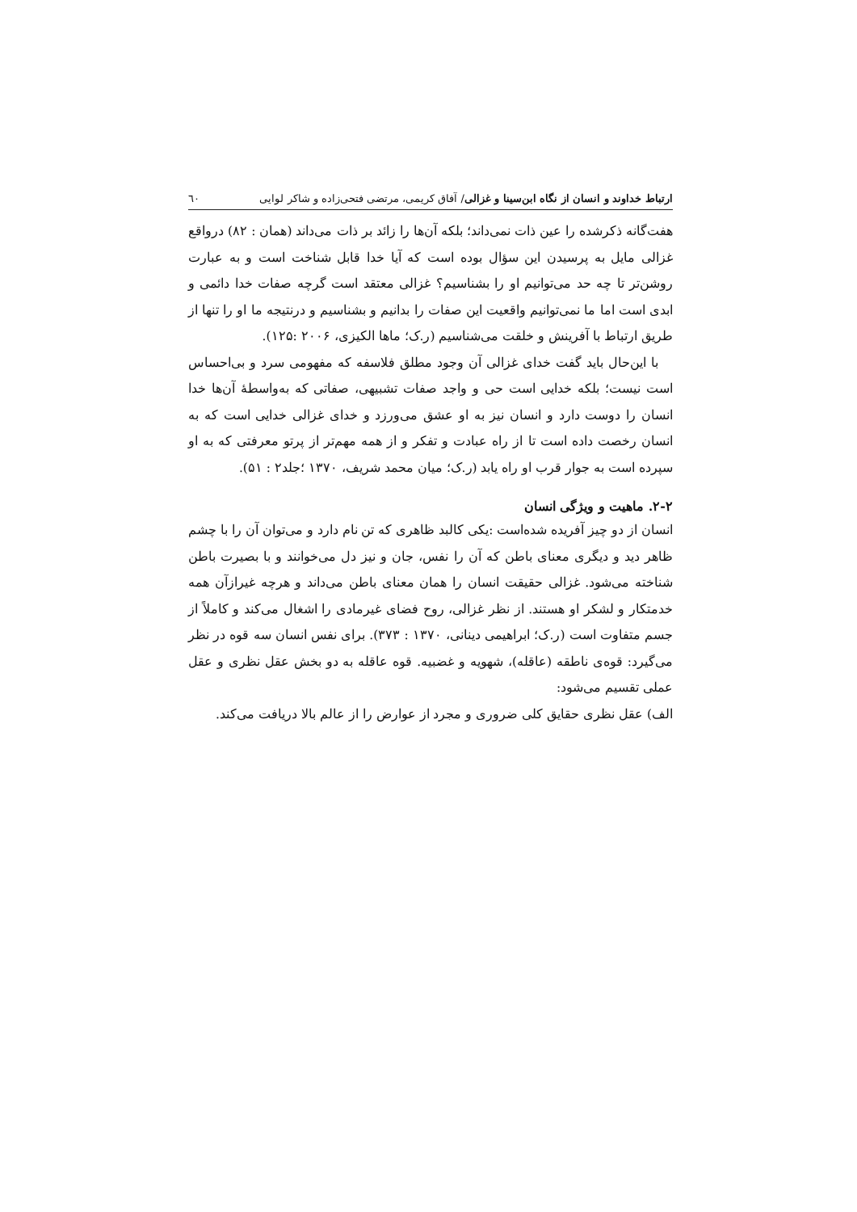ارتباط خداوند و انسان از نگاه ابن‌سینا و غزالی/ آفاق کریمی، مرتضی فتحی‌زاده و شاکر لوایی ٦٠
هفت‌گانه ذکرشده را عین ذات نمی‌داند؛ بلکه آن‌ها را زائد بر ذات می‌داند (همان : ۸۲) درواقع غزالی مایل به پرسیدن این سؤال بوده است که آیا خدا قابل شناخت است و به عبارت روشن‌تر تا چه حد می‌توانیم او را بشناسیم؟ غزالی معتقد است گرچه صفات خدا دائمی و ابدی است اما ما نمی‌توانیم واقعیت این صفات را بدانیم و بشناسیم و درنتیجه ما او را تنها از طریق ارتباط با آفرینش و خلقت می‌شناسیم (ر.ک؛ ماها الکیزی، ۲۰۰۶ :۱۲۵).
با این‌حال باید گفت خدای غزالی آن وجود مطلق فلاسفه که مفهومی سرد و بی‌احساس است نیست؛ بلکه خدایی است حی و واجد صفات تشبیهی، صفاتی که به‌واسطهٔ آن‌ها خدا انسان را دوست دارد و انسان نیز به او عشق می‌ورزد و خدای غزالی خدایی است که به انسان رخصت داده است تا از راه عبادت و تفکر و از همه مهم‌تر از پرتو معرفتی که به او سپرده است به جوار قرب او راه یابد (ر.ک؛ میان محمد شریف، ۱۳۷۰ ؛جلد۲ : ۵۱).
۲-۲. ماهیت و ویژگی انسان
انسان از دو چیز آفریده شده‌است :یکی کالبد ظاهری که تن نام دارد و می‌توان آن را با چشم ظاهر دید و دیگری معنای باطن که آن را نفس، جان و نیز دل می‌خوانند و با بصیرت باطن شناخته می‌شود. غزالی حقیقت انسان را همان معنای باطن می‌داند و هرچه غیرازآن همه خدمتکار و لشکر او هستند. از نظر غزالی، روح فضای غیرمادی را اشغال می‌کند و کاملاً از جسم متفاوت است (ر.ک؛ ابراهیمی دینانی، ۱۳۷۰ : ۳۷۳). برای نفس انسان سه قوه در نظر می‌گیرد: قوه‌ی ناطقه (عاقله)، شهویه و غضبیه. قوه عاقله به دو بخش عقل نظری و عقل عملی تقسیم می‌شود:
الف) عقل نظری حقایق کلی ضروری و مجرد از عوارض را از عالم بالا دریافت می‌کند.